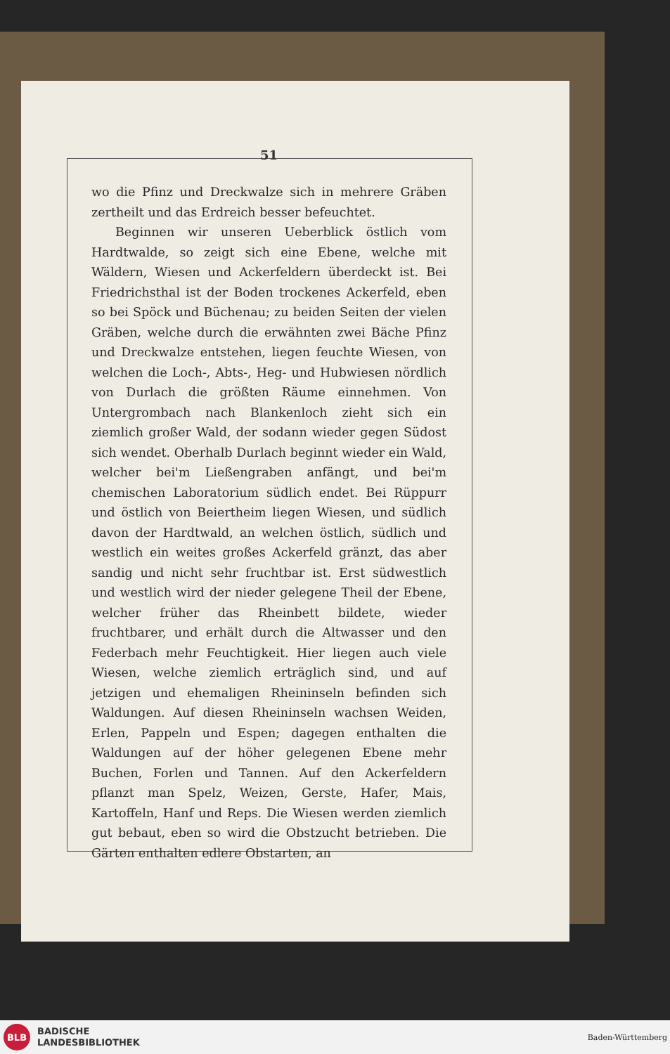51
wo die Pfinz und Dreckwalze sich in mehrere Gräben zertheilt und das Erdreich besser befeuchtet.
Beginnen wir unseren Ueberblick östlich vom Hardtwalde, so zeigt sich eine Ebene, welche mit Wäldern, Wiesen und Ackerfeldern überdeckt ist. Bei Friedrichsthal ist der Boden trockenes Ackerfeld, eben so bei Spöck und Büchenau; zu beiden Seiten der vielen Gräben, welche durch die erwähnten zwei Bäche Pfinz und Dreckwalze entstehen, liegen feuchte Wiesen, von welchen die Loch-, Abts-, Heg- und Hubwiesen nördlich von Durlach die größten Räume einnehmen. Von Untergrombach nach Blankenloch zieht sich ein ziemlich großer Wald, der sodann wieder gegen Südost sich wendet. Oberhalb Durlach beginnt wieder ein Wald, welcher bei'm Ließengraben anfängt, und bei'm chemischen Laboratorium südlich endet. Bei Rüppurr und östlich von Beiertheim liegen Wiesen, und südlich davon der Hardtwald, an welchen östlich, südlich und westlich ein weites großes Ackerfeld gränzt, das aber sandig und nicht sehr fruchtbar ist. Erst südwestlich und westlich wird der nieder gelegene Theil der Ebene, welcher früher das Rheinbett bildete, wieder fruchtbarer, und erhält durch die Altwasser und den Federbach mehr Feuchtigkeit. Hier liegen auch viele Wiesen, welche ziemlich erträglich sind, und auf jetzigen und ehemaligen Rheininseln befinden sich Waldungen. Auf diesen Rheininseln wachsen Weiden, Erlen, Pappeln und Espen; dagegen enthalten die Waldungen auf der höher gelegenen Ebene mehr Buchen, Forlen und Tannen. Auf den Ackerfeldern pflanzt man Spelz, Weizen, Gerste, Hafer, Mais, Kartoffeln, Hanf und Reps. Die Wiesen werden ziemlich gut bebaut, eben so wird die Obstzucht betrieben. Die Gärten enthalten edlere Obstarten, an
BLB
BADISCHE
LANDESBIBLIOTHEK
Baden-Württemberg